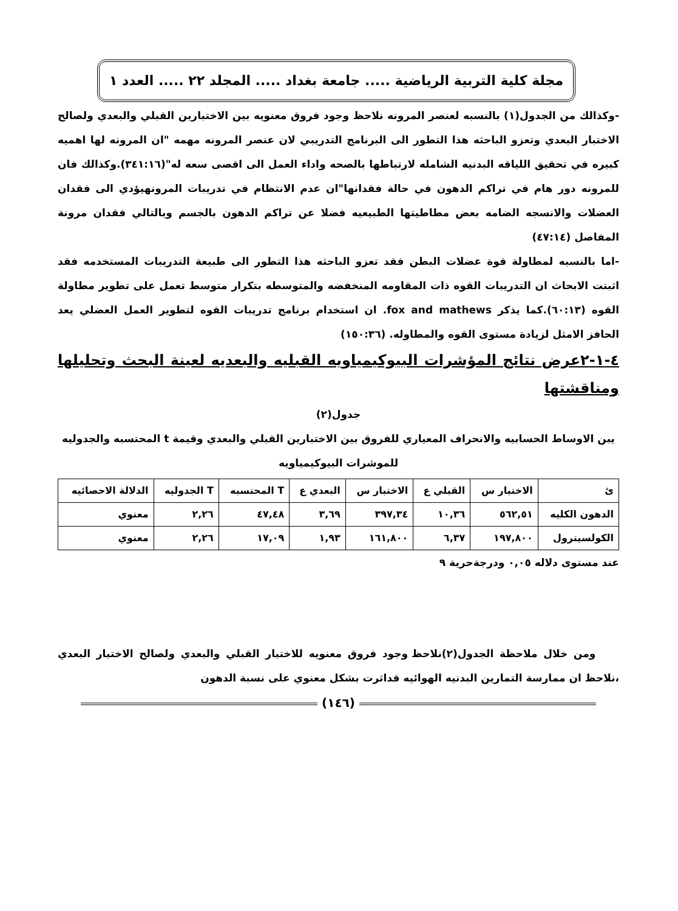مجلة كلية التربية الرياضية ..... جامعة بغداد ..... المجلد ٢٢ ..... العدد ١
-وكذالك من الجدول(١) بالنسبه لعنصر المرونه نلاحظ وجود فروق معنويه بين الاختبارين القبلي والبعدي ولصالح الاختبار البعدي وتعزو الباحثه هذا التطور الى البرنامج التدريبي لان عنصر المرونه مهمه "ان المرونه لها اهميه كبيره في تحقيق اللياقه البدنيه الشامله لارتباطها بالصحه واداء العمل الى اقصى سعه له"(٣٤١:١٦).وكذالك فان للمرونه دور هام في تراكم الدهون في حالة فقدانها"ان عدم الانتظام في تدريبات المرونهيؤدي الى فقدان العضلات والانسجه الضامه بعض مطاطيتها الطبيعيه فضلا عن تراكم الدهون بالجسم وبالتالي فقدان مرونة المفاصل (٤٧:١٤)
-اما بالنسبه لمطاولة قوة عضلات البطن فقد تعزو الباحثه هذا التطور الى طبيعة التدريبات المستخدمه فقد اثبتت الابحاث ان التدريبات القوه ذات المقاومه المنخفضه والمتوسطه بتكرار متوسط تعمل على تطوير مطاولة القوه (٦٠:١٣).كما يذكر fox and mathews. ان استخدام برنامج تدريبات القوه لتطوير العمل العضلي يعد الحافز الامثل لزيادة مستوى القوه والمطاوله. (١٥٠:٣٦)
٤-١-٢عرض نتائج المؤشرات البيوكيمياويه القبليه والبعديه لعينة البحث وتحليلها ومناقشتها
جدول(٢)
يبن الاوساط الحسابيه والانحراف المعياري للفروق بين الاختبارين القبلي والبعدي وقيمة t المحتسبه والجدوليه للموشرات البيوكيمياويه
| ئ | الاختبار س | القبلي ع | الاختبار س | البعدي ع | T المحتسبه | T الجدوليه | الدلالة الاحصائيه |
| --- | --- | --- | --- | --- | --- | --- | --- |
| الدهون الكليه | ٥٦٢,٥١ | ١٠,٣٦ | ٣٩٧,٣٤ | ٣,٦٩ | ٤٧,٤٨ | ٢,٢٦ | معنوي |
| الكولسيترول | ١٩٧,٨٠٠ | ٦,٣٧ | ١٦١,٨٠٠ | ١,٩٣ | ١٧,٠٩ | ٢,٢٦ | معنوي |
عند مستوى دلاله ٠,٠٥ ودرجةحرية ٩
ومن خلال ملاحظة الجدول(٢)نلاحظ وجود فروق معنويه للاختبار القبلي والبعدي ولصالح الاختبار البعدي ،نلاحظ ان ممارسة التمارين البدنيه الهوائيه قداثرت بشكل معنوي على نسبة الدهون
(١٤٦)